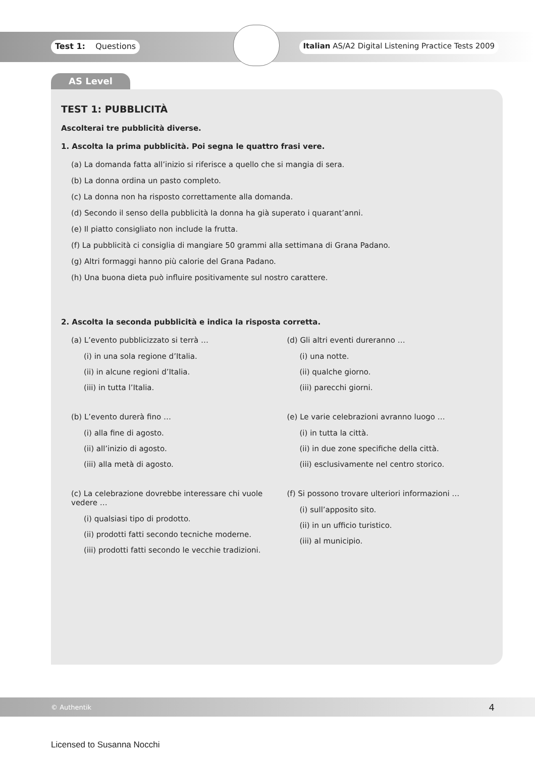Test 1: Questions Italian AS/A2 Digital Listening Practice Tests 2009
AS Level
TEST 1: PUBBLICITÀ
Ascolterai tre pubblicità diverse.
1. Ascolta la prima pubblicità. Poi segna le quattro frasi vere.
(a) La domanda fatta all’inizio si riferisce a quello che si mangia di sera.
(b) La donna ordina un pasto completo.
(c) La donna non ha risposto correttamente alla domanda.
(d) Secondo il senso della pubblicità la donna ha già superato i quarant’anni.
(e) Il piatto consigliato non include la frutta.
(f) La pubblicità ci consiglia di mangiare 50 grammi alla settimana di Grana Padano.
(g) Altri formaggi hanno più calorie del Grana Padano.
(h) Una buona dieta può influire positivamente sul nostro carattere.
2. Ascolta la seconda pubblicità e indica la risposta corretta.
(a) L’evento pubblicizzato si terrà …
(i) in una sola regione d’Italia.
(ii) in alcune regioni d’Italia.
(iii) in tutta l’Italia.
(b) L’evento durerà fino …
(i) alla fine di agosto.
(ii) all’inizio di agosto.
(iii) alla metà di agosto.
(c) La celebrazione dovrebbe interessare chi vuole vedere …
(i) qualsiasi tipo di prodotto.
(ii) prodotti fatti secondo tecniche moderne.
(iii) prodotti fatti secondo le vecchie tradizioni.
(d) Gli altri eventi dureranno …
(i) una notte.
(ii) qualche giorno.
(iii) parecchi giorni.
(e) Le varie celebrazioni avranno luogo …
(i) in tutta la città.
(ii) in due zone specifiche della città.
(iii) esclusivamente nel centro storico.
(f) Si possono trovare ulteriori informazioni …
(i) sull’apposito sito.
(ii) in un ufficio turistico.
(iii) al municipio.
© Authentik 4
Licensed to Susanna Nocchi